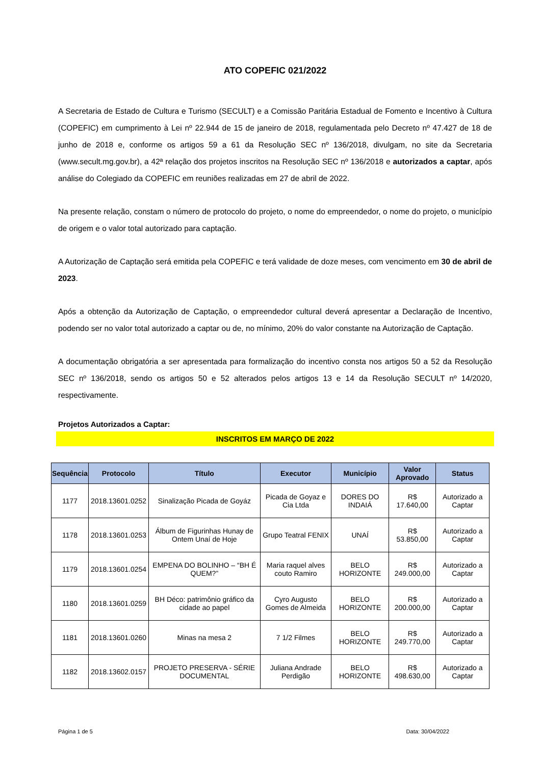ATO COPEFIC 021/2022
A Secretaria de Estado de Cultura e Turismo (SECULT) e a Comissão Paritária Estadual de Fomento e Incentivo à Cultura (COPEFIC) em cumprimento à Lei nº 22.944 de 15 de janeiro de 2018, regulamentada pelo Decreto nº 47.427 de 18 de junho de 2018 e, conforme os artigos 59 a 61 da Resolução SEC nº 136/2018, divulgam, no site da Secretaria (www.secult.mg.gov.br), a 42ª relação dos projetos inscritos na Resolução SEC nº 136/2018 e autorizados a captar, após análise do Colegiado da COPEFIC em reuniões realizadas em 27 de abril de 2022.
Na presente relação, constam o número de protocolo do projeto, o nome do empreendedor, o nome do projeto, o município de origem e o valor total autorizado para captação.
A Autorização de Captação será emitida pela COPEFIC e terá validade de doze meses, com vencimento em 30 de abril de 2023.
Após a obtenção da Autorização de Captação, o empreendedor cultural deverá apresentar a Declaração de Incentivo, podendo ser no valor total autorizado a captar ou de, no mínimo, 20% do valor constante na Autorização de Captação.
A documentação obrigatória a ser apresentada para formalização do incentivo consta nos artigos 50 a 52 da Resolução SEC nº 136/2018, sendo os artigos 50 e 52 alterados pelos artigos 13 e 14 da Resolução SECULT nº 14/2020, respectivamente.
Projetos Autorizados a Captar:
INSCRITOS EM MARÇO DE 2022
| Sequência | Protocolo | Título | Executor | Município | Valor Aprovado | Status |
| --- | --- | --- | --- | --- | --- | --- |
| 1177 | 2018.13601.0252 | Sinalização Picada de Goyáz | Picada de Goyaz e Cia Ltda | DORES DO INDAIÁ | R$ 17.640,00 | Autorizado a Captar |
| 1178 | 2018.13601.0253 | Álbum de Figurinhas Hunay de Ontem Unaí de Hoje | Grupo Teatral FENIX | UNAÍ | R$ 53.850,00 | Autorizado a Captar |
| 1179 | 2018.13601.0254 | EMPENA DO BOLINHO – “BH É QUEM?” | Maria raquel alves couto Ramiro | BELO HORIZONTE | R$ 249.000,00 | Autorizado a Captar |
| 1180 | 2018.13601.0259 | BH Déco: patrimônio gráfico da cidade ao papel | Cyro Augusto Gomes de Almeida | BELO HORIZONTE | R$ 200.000,00 | Autorizado a Captar |
| 1181 | 2018.13601.0260 | Minas na mesa 2 | 7 1/2 Filmes | BELO HORIZONTE | R$ 249.770,00 | Autorizado a Captar |
| 1182 | 2018.13602.0157 | PROJETO PRESERVA - SÉRIE DOCUMENTAL | Juliana Andrade Perdigão | BELO HORIZONTE | R$ 498.630,00 | Autorizado a Captar |
Página 1 de 5 Data: 30/04/2022